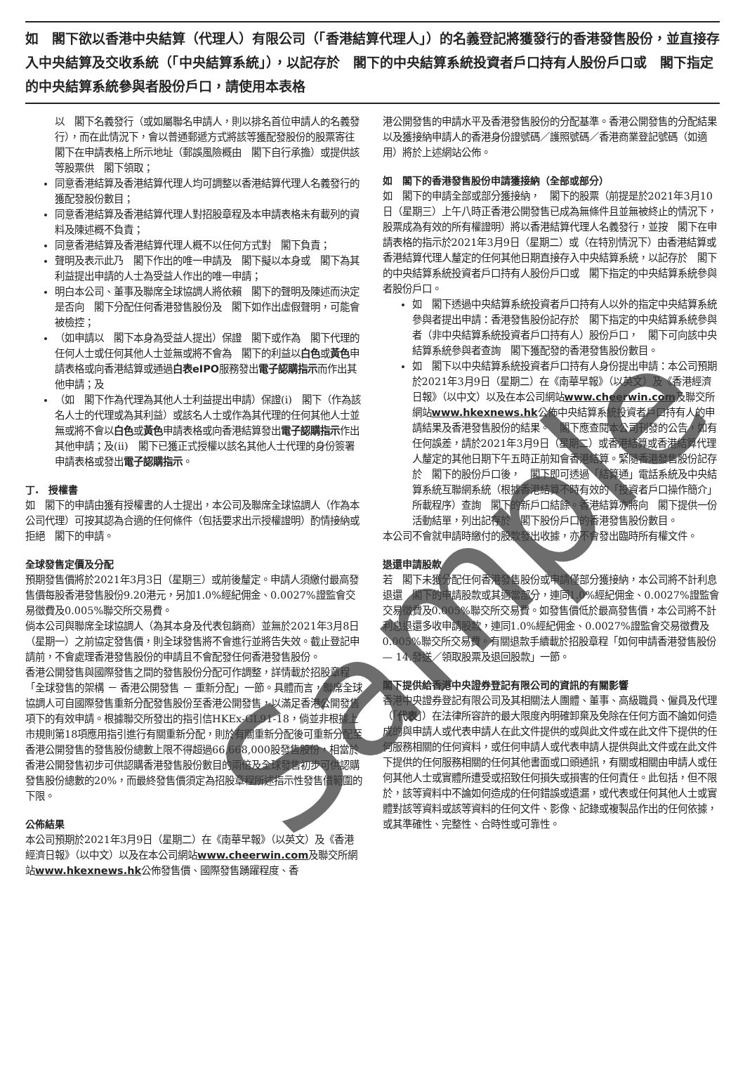如　閣下欲以香港中央結算（代理人）有限公司（「香港結算代理人」）的名義登記將獲發行的香港發售股份，並直接存入中央結算及交收系統（「中央結算系統」），以記存於　閣下的中央結算系統投資者戶口持有人股份戶口或　閣下指定的中央結算系統參與者股份戶口，請使用本表格
以　閣下名義發行（或如屬聯名申請人，則以排名首位申請人的名義發行），而在此情況下，會以普通郵遞方式將該等獲配發股份的股票寄往　閣下在申請表格上所示地址（郵誤風險概由　閣下自行承擔）或提供該等股票供　閣下領取；
同意香港結算及香港結算代理人均可調整以香港結算代理人名義發行的獲配發股份數目；
同意香港結算及香港結算代理人對招股章程及本申請表格未有載列的資料及陳述概不負責；
同意香港結算及香港結算代理人概不以任何方式對　閣下負責；
聲明及表示此乃　閣下作出的唯一申請及　閣下擬以本身或　閣下為其利益提出申請的人士為受益人作出的唯一申請；
明白本公司、董事及聯席全球協調人將依賴　閣下的聲明及陳述而決定是否向　閣下分配任何香港發售股份及　閣下如作出虛假聲明，可能會被檢控；
（如申請以　閣下本身為受益人提出）保證　閣下或作為　閣下代理的任何人士或任何其他人士並無或將不會為　閣下的利益以白色或黃色申請表格或向香港結算或通過白表eIPO服務發出電子認購指示而作出其他申請；及
（如　閣下作為代理為其他人士利益提出申請）保證(i)　閣下（作為該名人士的代理或為其利益）或該名人士或作為其代理的任何其他人士並無或將不會以白色或黃色申請表格或向香港結算發出電子認購指示作出其他申請；及(ii)　閣下已獲正式授權以該名其他人士代理的身份簽署申請表格或發出電子認購指示。
丁.　授權書
如　閣下的申請由獲有授權書的人士提出，本公司及聯席全球協調人（作為本公司代理）可按其認為合適的任何條件（包括要求出示授權證明）酌情接納或拒絕　閣下的申請。
全球發售定價及分配
預期發售價將於2021年3月3日（星期三）或前後釐定。申請人須繳付最高發售價每股香港發售股份9.20港元，另加1.0%經紀佣金、0.0027%證監會交易徵費及0.005%聯交所交易費。
倘本公司與聯席全球協調人（為其本身及代表包銷商）並無於2021年3月8日（星期一）之前協定發售價，則全球發售將不會進行並將告失效。截止登記申請前，不會處理香港發售股份的申請且不會配發任何香港發售股份。
香港公開發售與國際發售之間的發售股份分配可作調整，詳情載於招股章程「全球發售的架構 － 香港公開發售 － 重新分配」一節。具體而言，聯席全球協調人可自國際發售重新分配發售股份至香港公開發售，以滿足香港公開發售項下的有效申請。根據聯交所發出的指引信HKEx-GL91-18，倘並非根據上市規則第18項應用指引進行有關重新分配，則於有關重新分配後可重新分配至香港公開發售的發售股份總數上限不得超過66,668,000股發售股份，相當於香港公開發售初步可供認購香港發售股份數目的兩倍及全球發售初步可供認購發售股份總數的20%，而最終發售價須定為招股章程所述指示性發售價範圍的下限。
公佈結果
本公司預期於2021年3月9日（星期二）在《南華早報》（以英文）及《香港經濟日報》（以中文）以及在本公司網站www.cheerwin.com及聯交所網站www.hkexnews.hk公佈發售價、國際發售踴躍程度、香
港公開發售的申請水平及香港發售股份的分配基準。香港公開發售的分配結果以及獲接納申請人的香港身份證號碼／護照號碼／香港商業登記號碼（如適用）將於上述網站公佈。
如　閣下的香港發售股份申請獲接納（全部或部分）
如　閣下的申請全部或部分獲接納，　閣下的股票（前提是於2021年3月10日（星期三）上午八時正香港公開發售已成為無條件且並無被終止的情況下，股票成為有效的所有權證明）將以香港結算代理人名義發行，並按　閣下在申請表格的指示於2021年3月9日（星期二）或（在特別情況下）由香港結算或香港結算代理人釐定的任何其他日期直接存入中央結算系統，以記存於　閣下的中央結算系統投資者戶口持有人股份戶口或　閣下指定的中央結算系統參與者股份戶口。
如　閣下透過中央結算系統投資者戶口持有人以外的指定中央結算系統參與者提出申請：香港發售股份記存於　閣下指定的中央結算系統參與者（非中央結算系統投資者戶口持有人）股份戶口，　閣下可向該中央結算系統參與者查詢　閣下獲配發的香港發售股份數目。
如　閣下以中央結算系統投資者戶口持有人身份提出申請：本公司預期於2021年3月9日（星期二）在《南華早報》（以英文）及《香港經濟日報》（以中文）以及在本公司網站www.cheerwin.com及聯交所網站www.hkexnews.hk公佈中央結算系統投資者戶口持有人的申請結果及香港發售股份的結果。　閣下應查閱本公司刊發的公告，如有任何誤差，請於2021年3月9日（星期二）或香港結算或香港結算代理人釐定的其他日期下午五時正前知會香港結算。緊隨香港發售股份記存於　閣下的股份戶口後，　閣下即可透過「結算通」電話系統及中央結算系統互聯網系統（根據香港結算不時有效的「投資者戶口操作簡介」所載程序）查詢　閣下的新戶口結餘。香港結算亦將向　閣下提供一份活動結單，列出記存於　閣下股份戶口的香港發售股份數目。
本公司不會就申請時繳付的股款發出收據，亦不會發出臨時所有權文件。
退還申請股款
若　閣下未獲分配任何香港發售股份或申請僅部分獲接納，本公司將不計利息退還　閣下的申請股款或其適當部分，連同1.0%經紀佣金、0.0027%證監會交易徵費及0.005%聯交所交易費。如發售價低於最高發售價，本公司將不計利息退還多收申請股款，連同1.0%經紀佣金、0.0027%證監會交易徵費及0.005%聯交所交易費。有關退款手續載於招股章程「如何申請香港發售股份 — 14.發送／領取股票及退回股款」一節。
閣下提供給香港中央證券登記有限公司的資訊的有關影響
香港中央證券登記有限公司及其相關法人團體、董事、高級職員、僱員及代理（「代表」）在法律所容許的最大限度內明確卸棄及免除在任何方面不論如何造成的與申請人或代表申請人在此文件提供的或與此文件或在此文件下提供的任何服務相關的任何資料，或任何申請人或代表申請人提供與此文件或在此文件下提供的任何服務相關的任何其他書面或口頭通訊，有關或相關由申請人或任何其他人士或實體所遭受或招致任何損失或損害的任何責任。此包括，但不限於，該等資料中不論如何造成的任何錯誤或遺漏，或代表或任何其他人士或實體對該等資料或該等資料的任何文件、影像、記錄或複製品作出的任何依據，或其準確性、完整性、合時性或可靠性。
Sample